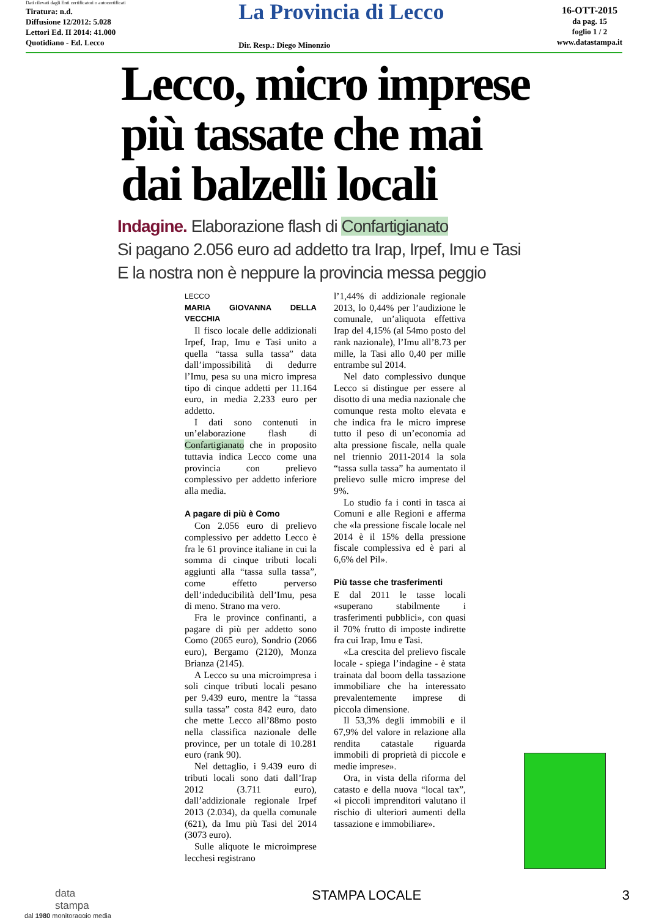Dati rilevati dagli Enti certificatori o autocertificati
Tiratura: n.d.
Diffusione 12/2012: 5.028
Lettori Ed. II 2014: 41.000
Quotidiano - Ed. Lecco
La Provincia di Lecco
Dir. Resp.: Diego Minonzio
16-OTT-2015
da pag. 15
foglio 1 / 2
www.datastampa.it
Lecco, micro imprese
più tassate che mai
dai balzelli locali
Indagine. Elaborazione flash di Confartigianato
Si pagano 2.056 euro ad addetto tra Irap, Irpef, Imu e Tasi
E la nostra non è neppure la provincia messa peggio
LECCO
MARIA GIOVANNA DELLA VECCHIA
Il fisco locale delle addizionali Irpef, Irap, Imu e Tasi unito a quella “tassa sulla tassa” data dall’impossibilità di dedurre l’Imu, pesa su una micro impresa tipo di cinque addetti per 11.164 euro, in media 2.233 euro per addetto.
I dati sono contenuti in un’elaborazione flash di Confartigianato che in proposito tuttavia indica Lecco come una provincia con prelievo complessivo per addetto inferiore alla media.
A pagare di più è Como
Con 2.056 euro di prelievo complessivo per addetto Lecco è fra le 61 province italiane in cui la somma di cinque tributi locali aggiunti alla “tassa sulla tassa”, come effetto perverso dell’indeducibilità dell’Imu, pesa di meno. Strano ma vero.
Fra le province confinanti, a pagare di più per addetto sono Como (2065 euro), Sondrio (2066 euro), Bergamo (2120), Monza Brianza (2145).
A Lecco su una microimpresa i soli cinque tributi locali pesano per 9.439 euro, mentre la “tassa sulla tassa” costa 842 euro, dato che mette Lecco all’88mo posto nella classifica nazionale delle province, per un totale di 10.281 euro (rank 90).
Nel dettaglio, i 9.439 euro di tributi locali sono dati dall’Irap 2012 (3.711 euro), dall’addizionale regionale Irpef 2013 (2.034), da quella comunale (621), da Imu più Tasi del 2014 (3073 euro).
Sulle aliquote le microimprese lecchesi registrano
l’1,44% di addizionale regionale 2013, lo 0,44% per l’audizione le comunale, un’aliquota effettiva Irap del 4,15% (al 54mo posto del rank nazionale), l’Imu all’8.73 per mille, la Tasi allo 0,40 per mille entrambe sul 2014.
Nel dato complessivo dunque Lecco si distingue per essere al disotto di una media nazionale che comunque resta molto elevata e che indica fra le micro imprese tutto il peso di un’economia ad alta pressione fiscale, nella quale nel triennio 2011-2014 la sola “tassa sulla tassa” ha aumentato il prelievo sulle micro imprese del 9%.
Lo studio fa i conti in tasca ai Comuni e alle Regioni e afferma che «la pressione fiscale locale nel 2014 è il 15% della pressione fiscale complessiva ed è pari al 6,6% del Pil».
Più tasse che trasferimenti
E dal 2011 le tasse locali «superano stabilmente i trasferimenti pubblici», con quasi il 70% frutto di imposte indirette fra cui Irap, Imu e Tasi.
«La crescita del prelievo fiscale locale - spiega l’indagine - è stata trainata dal boom della tassazione immobiliare che ha interessato prevalentemente imprese di piccola dimensione.
Il 53,3% degli immobili e il 67,9% del valore in relazione alla rendita catastale riguarda immobili di proprietà di piccole e medie imprese».
Ora, in vista della riforma del catasto e della nuova “local tax”, «i piccoli imprenditori valutano il rischio di ulteriori aumenti della tassazione e immobiliare».
data
stampa
dal 1980 monitoraggio media
STAMPA LOCALE 3